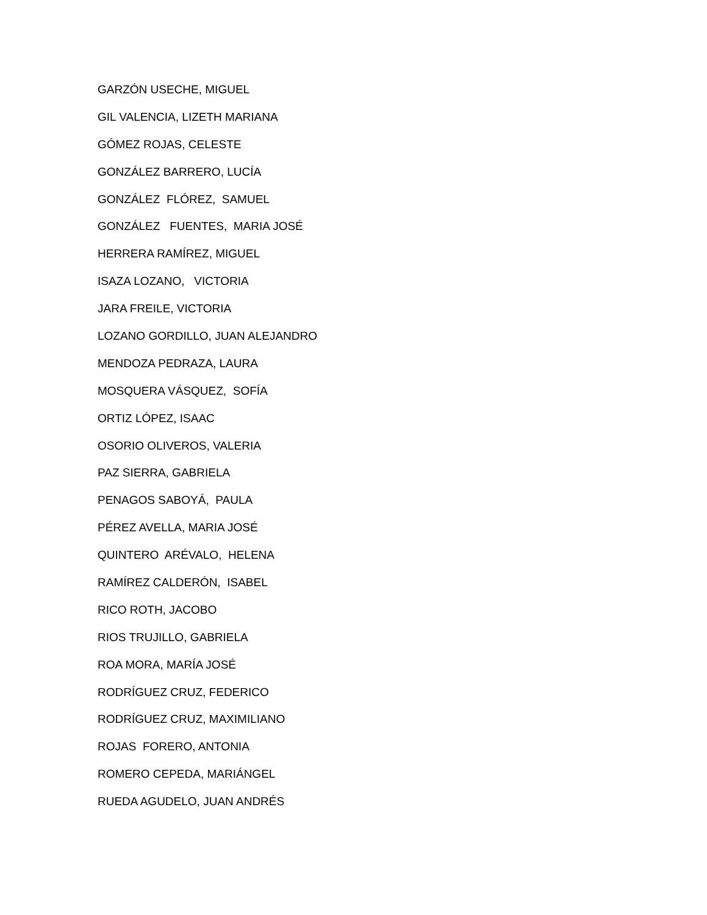GARZÓN USECHE, MIGUEL
GIL VALENCIA, LIZETH MARIANA
GÓMEZ ROJAS, CELESTE
GONZÁLEZ BARRERO, LUCÍA
GONZÁLEZ FLÓREZ, SAMUEL
GONZÁLEZ FUENTES, MARIA JOSÉ
HERRERA RAMÍREZ, MIGUEL
ISAZA LOZANO, VICTORIA
JARA FREILE, VICTORIA
LOZANO GORDILLO, JUAN ALEJANDRO
MENDOZA PEDRAZA, LAURA
MOSQUERA VÁSQUEZ, SOFÍA
ORTIZ LÓPEZ, ISAAC
OSORIO OLIVEROS, VALERIA
PAZ SIERRA, GABRIELA
PENAGOS SABOYÁ, PAULA
PÉREZ AVELLA, MARIA JOSÉ
QUINTERO ARÉVALO, HELENA
RAMÍREZ CALDERÓN, ISABEL
RICO ROTH, JACOBO
RIOS TRUJILLO, GABRIELA
ROA MORA, MARÍA JOSÉ
RODRÍGUEZ CRUZ, FEDERICO
RODRÍGUEZ CRUZ, MAXIMILIANO
ROJAS FORERO, ANTONIA
ROMERO CEPEDA, MARIÁNGEL
RUEDA AGUDELO, JUAN ANDRÉS